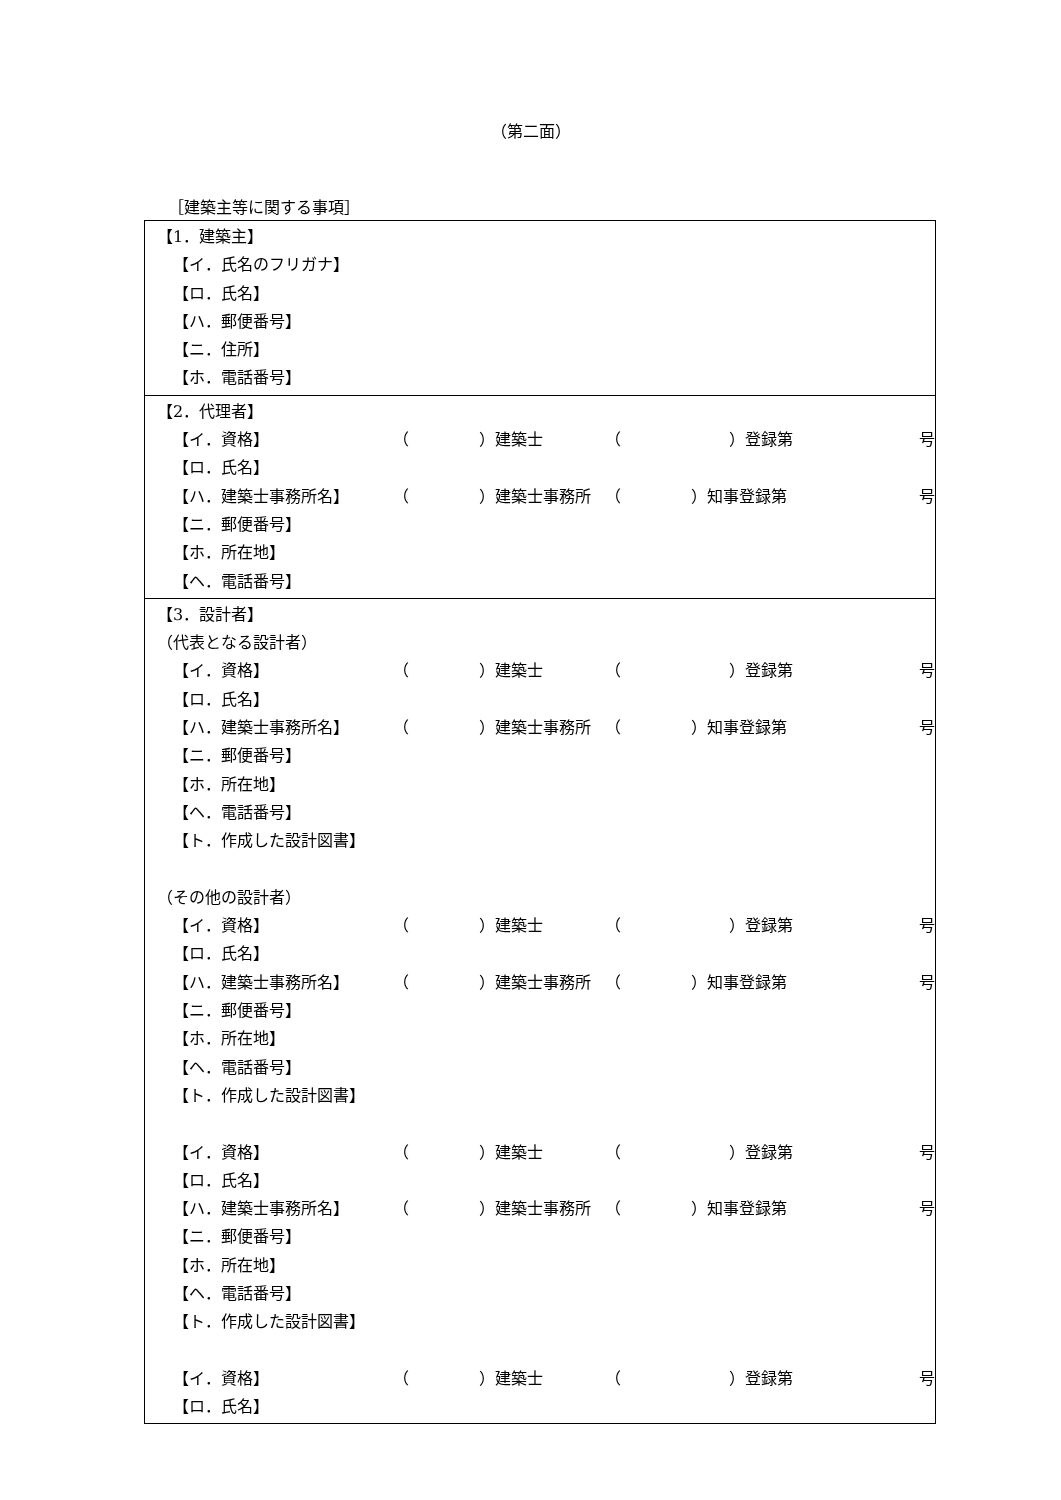（第二面）
［建築主等に関する事項］
| 【1．建築主】 【イ．氏名のフリガナ】 【ロ．氏名】 【ハ．郵便番号】 【ニ．住所】 【ホ．電話番号】 |
| 【2．代理者】 【イ．資格】 （ ）建築士 （ ）登録第 号 【ロ．氏名】 【ハ．建築士事務所名】 （ ）建築士事務所 （ ）知事登録第 号 【ニ．郵便番号】 【ホ．所在地】 【ヘ．電話番号】 |
| 【3．設計者】 （代表となる設計者） 【イ．資格】 （ ）建築士 （ ）登録第 号 【ロ．氏名】 【ハ．建築士事務所名】 （ ）建築士事務所 （ ）知事登録第 号 【ニ．郵便番号】 【ホ．所在地】 【ヘ．電話番号】 【ト．作成した設計図書】 （その他の設計者） 【イ．資格】 （ ）建築士 （ ）登録第 号 【ロ．氏名】 【ハ．建築士事務所名】 （ ）建築士事務所 （ ）知事登録第 号 【ニ．郵便番号】 【ホ．所在地】 【ヘ．電話番号】 【ト．作成した設計図書】 【イ．資格】 （ ）建築士 （ ）登録第 号 【ロ．氏名】 【ハ．建築士事務所名】 （ ）建築士事務所 （ ）知事登録第 号 【ニ．郵便番号】 【ホ．所在地】 【ヘ．電話番号】 【ト．作成した設計図書】 【イ．資格】 （ ）建築士 （ ）登録第 号 【ロ．氏名】 |